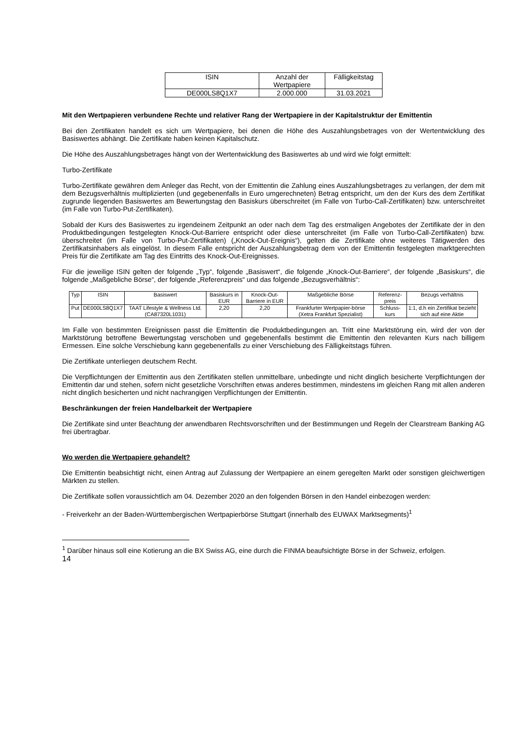| ISIN | Anzahl der Wertpapiere | Fälligkeitstag |
| --- | --- | --- |
| DE000LS8Q1X7 | 2.000.000 | 31.03.2021 |
Mit den Wertpapieren verbundene Rechte und relativer Rang der Wertpapiere in der Kapitalstruktur der Emittentin
Bei den Zertifikaten handelt es sich um Wertpapiere, bei denen die Höhe des Auszahlungsbetrages von der Wertentwicklung des Basiswertes abhängt. Die Zertifikate haben keinen Kapitalschutz.
Die Höhe des Auszahlungsbetrages hängt von der Wertentwicklung des Basiswertes ab und wird wie folgt ermittelt:
Turbo-Zertifikate
Turbo-Zertifikate gewähren dem Anleger das Recht, von der Emittentin die Zahlung eines Auszahlungsbetrages zu verlangen, der dem mit dem Bezugsverhältnis multiplizierten (und gegebenenfalls in Euro umgerechneten) Betrag entspricht, um den der Kurs des dem Zertifikat zugrunde liegenden Basiswertes am Bewertungstag den Basiskurs überschreitet (im Falle von Turbo-Call-Zertifikaten) bzw. unterschreitet (im Falle von Turbo-Put-Zertifikaten).
Sobald der Kurs des Basiswertes zu irgendeinem Zeitpunkt an oder nach dem Tag des erstmaligen Angebotes der Zertifikate der in den Produktbedingungen festgelegten Knock-Out-Barriere entspricht oder diese unterschreitet (im Falle von Turbo-Call-Zertifikaten) bzw. überschreitet (im Falle von Turbo-Put-Zertifikaten) („Knock-Out-Ereignis“), gelten die Zertifikate ohne weiteres Tätigwerden des Zertifikatsinhabers als eingelöst. In diesem Falle entspricht der Auszahlungsbetrag dem von der Emittentin festgelegten marktgerechten Preis für die Zertifikate am Tag des Eintritts des Knock-Out-Ereignisses.
Für die jeweilige ISIN gelten der folgende „Typ“, folgende „Basiswert“, die folgende „Knock-Out-Barriere“, der folgende „Basiskurs“, die folgende „Maßgebliche Börse“, der folgende „Referenzpreis“ und das folgende „Bezugsverhältnis“:
| Typ | ISIN | Basiswert | Basiskurs in EUR | Knock-Out-Barriere in EUR | Maßgebliche Börse | Referenz-preis | Bezugs verhältnis |
| --- | --- | --- | --- | --- | --- | --- | --- |
| Put | DE000LS8Q1X7 | TAAT Lifestyle & Wellness Ltd. (CA87320L1031) | 2,20 | 2,20 | Frankfurter Wertpapier-börse (Xetra Frankfurt Spezialist) | Schluss-kurs | 1:1, d.h ein Zertifikat bezieht sich auf eine Aktie |
Im Falle von bestimmten Ereignissen passt die Emittentin die Produktbedingungen an. Tritt eine Marktstörung ein, wird der von der Marktstörung betroffene Bewertungstag verschoben und gegebenenfalls bestimmt die Emittentin den relevanten Kurs nach billigem Ermessen. Eine solche Verschiebung kann gegebenenfalls zu einer Verschiebung des Fälligkeitstags führen.
Die Zertifikate unterliegen deutschem Recht.
Die Verpflichtungen der Emittentin aus den Zertifikaten stellen unmittelbare, unbedingte und nicht dinglich besicherte Verpflichtungen der Emittentin dar und stehen, sofern nicht gesetzliche Vorschriften etwas anderes bestimmen, mindestens im gleichen Rang mit allen anderen nicht dinglich besicherten und nicht nachrangigen Verpflichtungen der Emittentin.
Beschränkungen der freien Handelbarkeit der Wertpapiere
Die Zertifikate sind unter Beachtung der anwendbaren Rechtsvorschriften und der Bestimmungen und Regeln der Clearstream Banking AG frei übertragbar.
Wo werden die Wertpapiere gehandelt?
Die Emittentin beabsichtigt nicht, einen Antrag auf Zulassung der Wertpapiere an einem geregelten Markt oder sonstigen gleichwertigen Märkten zu stellen.
Die Zertifikate sollen voraussichtlich am 04. Dezember 2020 an den folgenden Börsen in den Handel einbezogen werden:
- Freiverkehr an der Baden-Württembergischen Wertpapierbörse Stuttgart (innerhalb des EUWAX Marktsegments)<sup>1</sup>
<sup>1</sup> Darüber hinaus soll eine Kotierung an die BX Swiss AG, eine durch die FINMA beaufsichtigte Börse in der Schweiz, erfolgen.
14